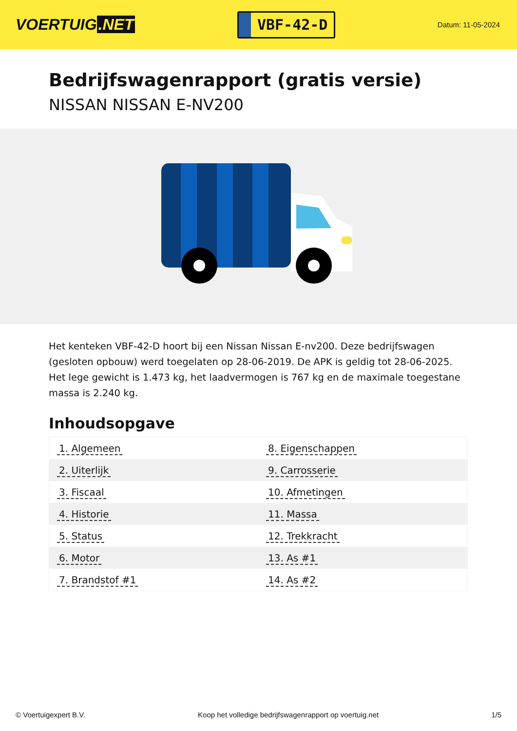VOERTUIG.NET
VBF-42-D
Datum: 11-05-2024
Bedrijfswagenrapport (gratis versie)
NISSAN NISSAN E-NV200
Het kenteken VBF-42-D hoort bij een Nissan Nissan E-nv200. Deze bedrijfswagen (gesloten opbouw) werd toegelaten op 28-06-2019. De APK is geldig tot 28-06-2025. Het lege gewicht is 1.473 kg, het laadvermogen is 767 kg en de maximale toegestane massa is 2.240 kg.
Inhoudsopgave
| 1. Algemeen | 8. Eigenschappen |
| 2. Uiterlijk | 9. Carrosserie |
| 3. Fiscaal | 10. Afmetingen |
| 4. Historie | 11. Massa |
| 5. Status | 12. Trekkracht |
| 6. Motor | 13. As #1 |
| 7. Brandstof #1 | 14. As #2 |
© Voertuigexpert B.V. Koop het volledige bedrijfswagenrapport op voertuig.net 1/5